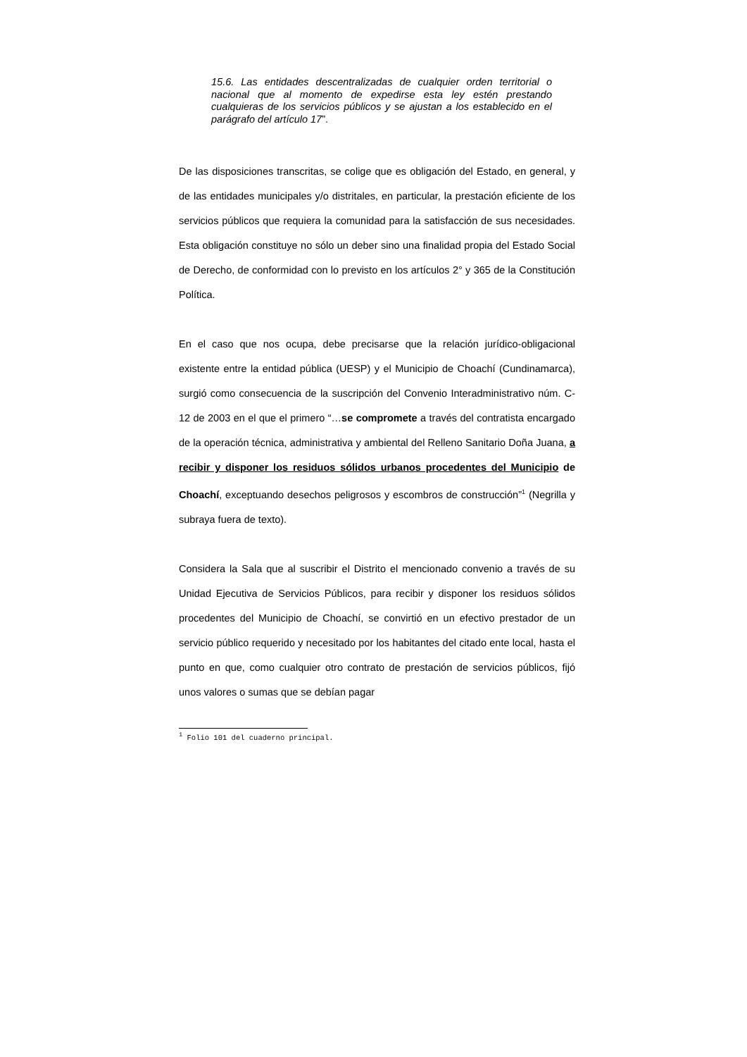15.6. Las entidades descentralizadas de cualquier orden territorial o nacional que al momento de expedirse esta ley estén prestando cualquieras de los servicios públicos y se ajustan a los establecido en el parágrafo del artículo 17”.
De las disposiciones transcritas, se colige que es obligación del Estado, en general, y de las entidades municipales y/o distritales, en particular, la prestación eficiente de los servicios públicos que requiera la comunidad para la satisfacción de sus necesidades. Esta obligación constituye no sólo un deber sino una finalidad propia del Estado Social de Derecho, de conformidad con lo previsto en los artículos 2° y 365 de la Constitución Política.
En el caso que nos ocupa, debe precisarse que la relación jurídico-obligacional existente entre la entidad pública (UESP) y el Municipio de Choachí (Cundinamarca), surgió como consecuencia de la suscripción del Convenio Interadministrativo núm. C-12 de 2003 en el que el primero “…se compromete a través del contratista encargado de la operación técnica, administrativa y ambiental del Relleno Sanitario Doña Juana, a recibir y disponer los residuos sólidos urbanos procedentes del Municipio de Choachí, exceptuando desechos peligrosos y escombros de construcción”<sup>1</sup> (Negrilla y subraya fuera de texto).
Considera la Sala que al suscribir el Distrito el mencionado convenio a través de su Unidad Ejecutiva de Servicios Públicos, para recibir y disponer los residuos sólidos procedentes del Municipio de Choachí, se convirtió en un efectivo prestador de un servicio público requerido y necesitado por los habitantes del citado ente local, hasta el punto en que, como cualquier otro contrato de prestación de servicios públicos, fijó unos valores o sumas que se debían pagar
<sup>1</sup> Folio 101 del cuaderno principal.